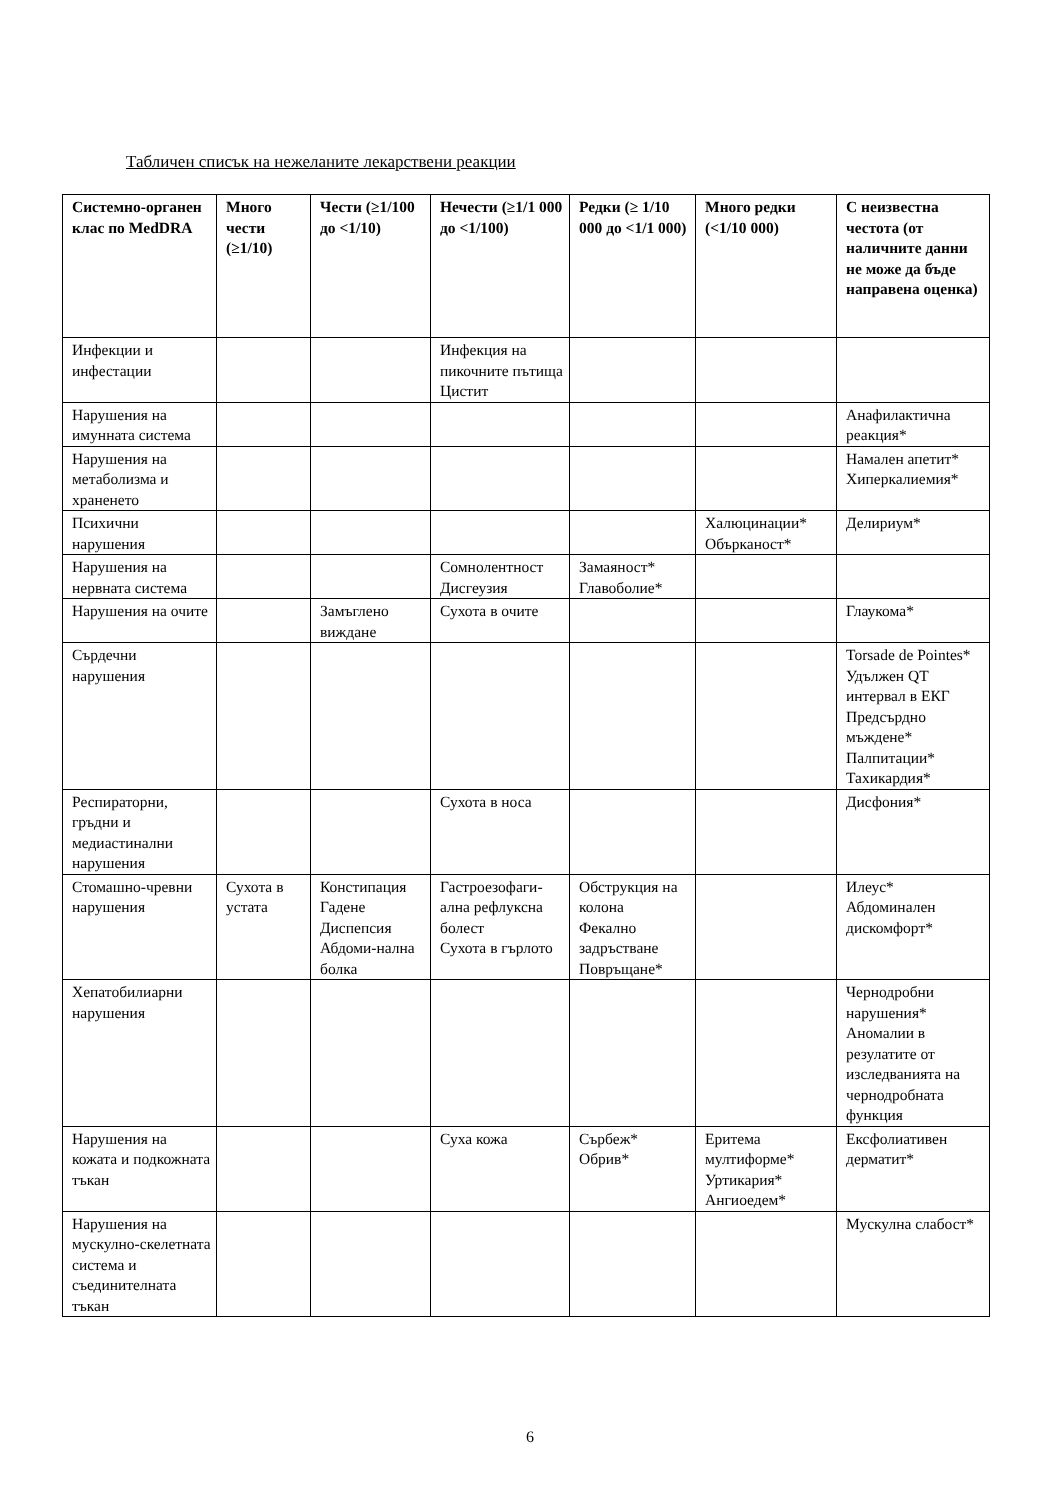Табличен списък на нежеланите лекарствени реакции
| Системно-органен клас по MedDRA | Много чести (≥1/10) | Чести (≥1/100 до <1/10) | Нечести (≥1/1 000 до <1/100) | Редки (≥ 1/10 000 до <1/1 000) | Много редки (<1/10 000) | С неизвестна честота (от наличните данни не може да бъде направена оценка) |
| --- | --- | --- | --- | --- | --- | --- |
| Инфекции и инфестации | | | Инфекция на пикочните пътища Цистит | | | |
| Нарушения на имунната система | | | | | | Анафилактична реакция* |
| Нарушения на метаболизма и храненето | | | | | | Намален апетит* Хиперкалиемия* |
| Психични нарушения | | | | | Халюцинации* Обърканост* | Делириум* |
| Нарушения на нервната система | | | Сомнолентност Дисгеузия | Замаяност* Главоболие* | | |
| Нарушения на очите | | Замъглено виждане | Сухота в очите | | | Глаукома* |
| Сърдечни нарушения | | | | | | Torsade de Pointes* Удължен QT интервал в ЕКГ Предсърдно мъждене* Палпитации* Тахикардия* |
| Респираторни, гръдни и медиастинални нарушения | | | Сухота в носа | | | Дисфония* |
| Стомашно-чревни нарушения | Сухота в устата | Констипация Гадене Диспепсия Абдоми-нална болка | Гастроезофаги-ална рефлуксна болест Сухота в гърлото | Обструкция на колона Фекално задръстване Повръщане* | | Илеус* Абдоминален дискомфорт* |
| Хепатобилиарни нарушения | | | | | | Чернодробни нарушения* Аномалии в резулатите от изследванията на чернодробната функция |
| Нарушения на кожата и подкожната тъкан | | | Суха кожа | Сърбеж* Обрив* | Еритема мултиформе* Уртикария* Ангиоедем* | Ексфолиативен дерматит* |
| Нарушения на мускулно-скелетната система и съединителната тъкан | | | | | | Мускулна слабост* |
6